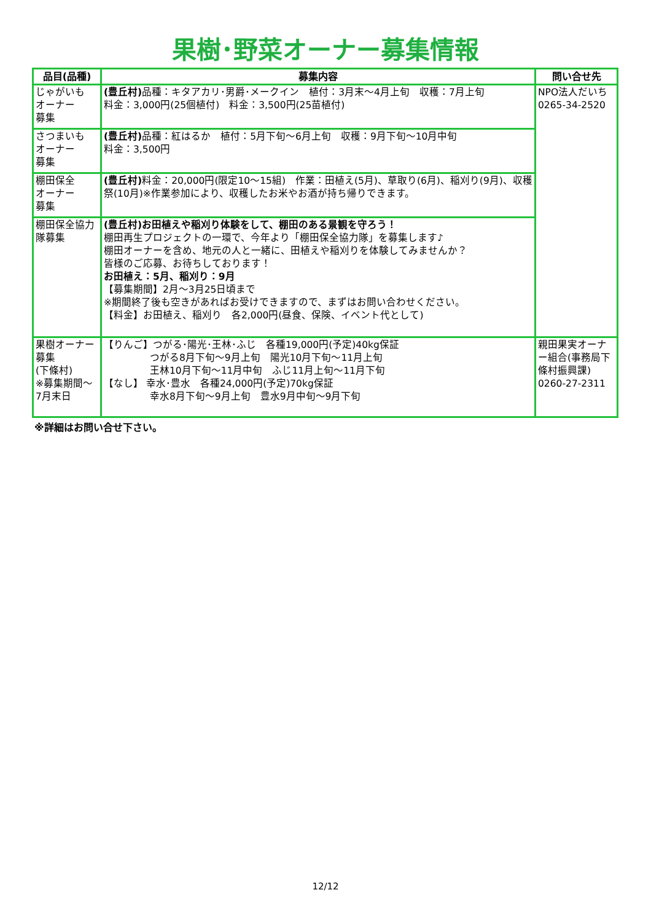果樹･野菜オーナー募集情報
| 品目(品種) | 募集内容 | 問い合せ先 |
| --- | --- | --- |
| じゃがいも オーナー 募集 | (豊丘村) 品種：キタアカリ･男爵･メークイン 植付：3月末～4月上旬 収穫：7月上旬 料金：3,000円(25個植付) 料金：3,500円(25苗植付) | NPO法人だいち 0265-34-2520 |
| さつまいも オーナー 募集 | (豊丘村) 品種：紅はるか 植付：5月下旬～6月上旬 収穫：9月下旬～10月中旬 料金：3,500円 | |
| 棚田保全 オーナー 募集 | (豊丘村) 料金：20,000円(限定10～15組) 作業：田植え(5月)、草取り(6月)、稲刈り(9月)、収穫祭(10月)※作業参加により、収穫したお米やお酒が持ち帰りできます。 | |
| 棚田保全協力隊募集 | (豊丘村)お田植えや稲刈り体験をして、棚田のある景観を守ろう！ 棚田再生プロジェクトの一環で、今年より「棚田保全協力隊」を募集します♪ 棚田オーナーを含め、地元の人と一緒に、田植えや稲刈りを体験してみませんか？ 皆様のご応募、お待ちしております！ お田植え：5月、稲刈り：9月 【募集期間】2月～3月25日頃まで ※期間終了後も空きがあればお受けできますので、まずはお問い合わせください。 【料金】お田植え、稲刈り 各2,000円(昼食、保険、イベント代として) | |
| 果樹オーナー募集 (下條村) ※募集期間～7月末日 | 【りんご】つがる･陽光･王林･ふじ 各種19,000円(予定)40kg保証 つがる8月下旬～9月上旬 陽光10月下旬～11月上旬 王林10月下旬～11月中旬 ふじ11月上旬～11月下旬 【なし】 幸水･豊水 各種24,000円(予定)70kg保証 幸水8月下旬～9月上旬 豊水9月中旬～9月下旬 | 親田果実オーナー組合(事務局下條村振興課) 0260-27-2311 |
※詳細はお問い合せ下さい。
12/12